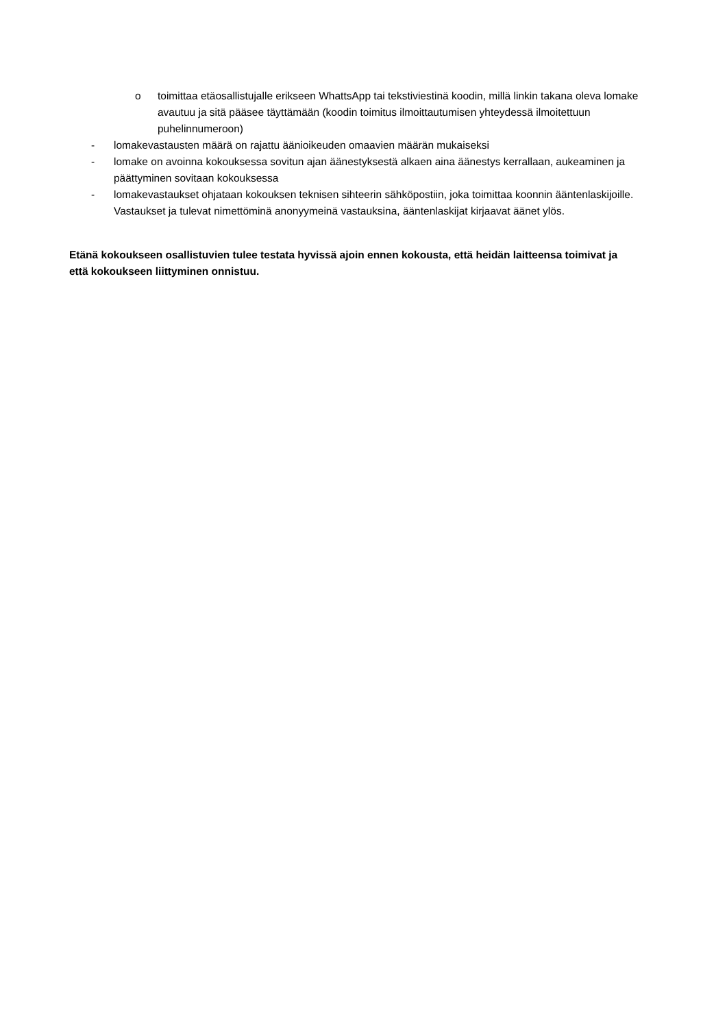o toimittaa etäosallistujalle erikseen WhattsApp tai tekstiviestinä koodin, millä linkin takana oleva lomake avautuu ja sitä pääsee täyttämään (koodin toimitus ilmoittautumisen yhteydessä ilmoitettuun puhelinnumeroon)
- lomakevastausten määrä on rajattu äänioikeuden omaavien määrän mukaiseksi
- lomake on avoinna kokouksessa sovitun ajan äänestyksestä alkaen aina äänestys kerrallaan, aukeaminen ja päättyminen sovitaan kokouksessa
- lomakevastaukset ohjataan kokouksen teknisen sihteerin sähköpostiin, joka toimittaa koonnin ääntenlaskijoille. Vastaukset ja tulevat nimettöminä anonyymeinä vastauksina, ääntenlaskijat kirjaavat äänet ylös.
Etänä kokoukseen osallistuvien tulee testata hyvissä ajoin ennen kokousta, että heidän laitteensa toimivat ja että kokoukseen liittyminen onnistuu.